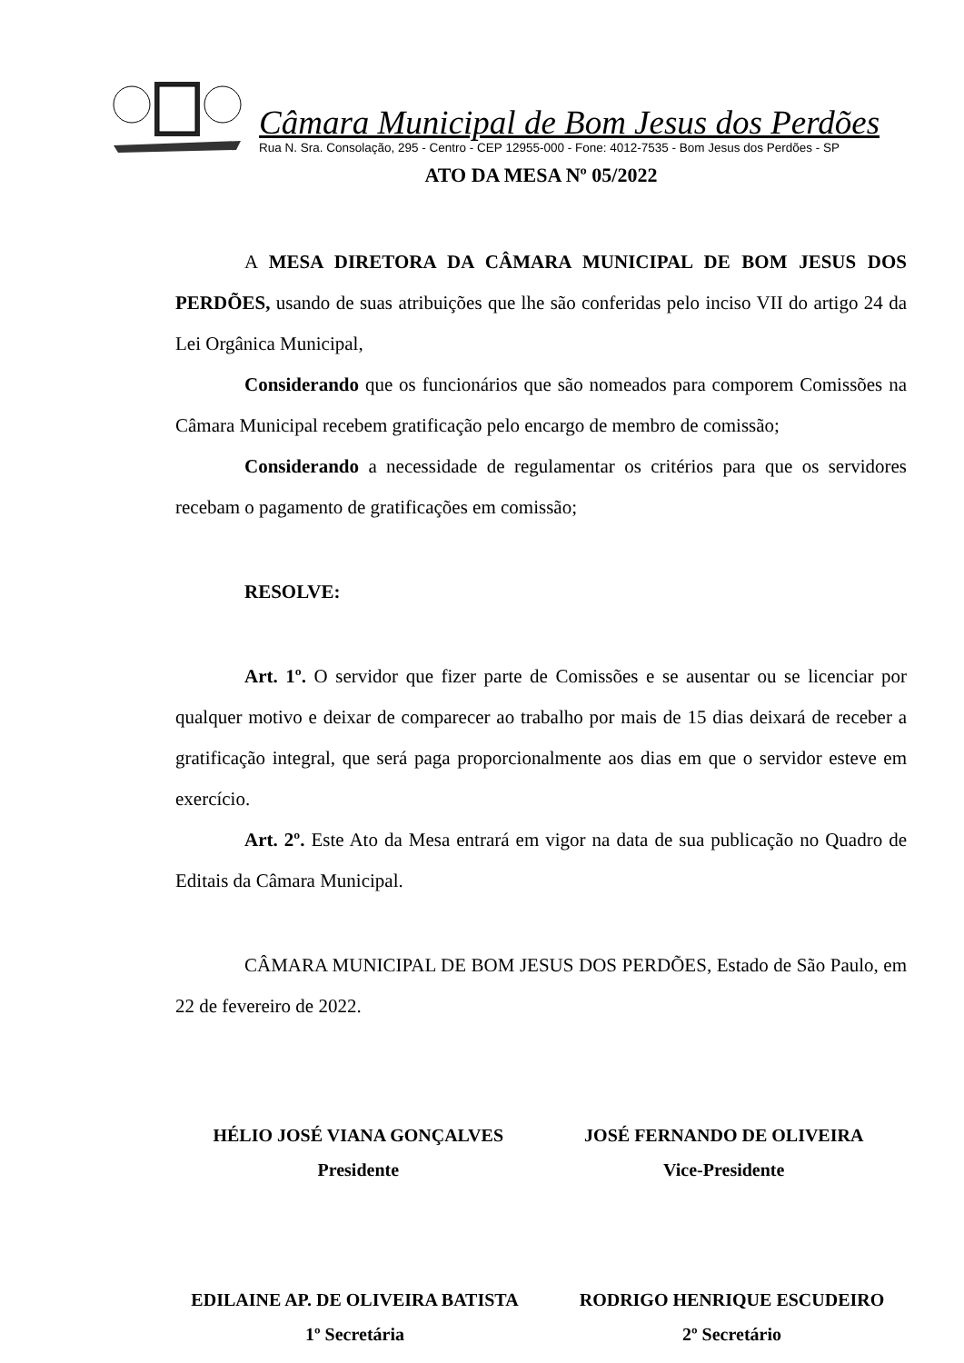Câmara Municipal de Bom Jesus dos Perdões
Rua N. Sra. Consolação, 295 - Centro - CEP 12955-000 - Fone: 4012-7535 - Bom Jesus dos Perdões - SP
ATO DA MESA Nº 05/2022
A MESA DIRETORA DA CÂMARA MUNICIPAL DE BOM JESUS DOS PERDÕES, usando de suas atribuições que lhe são conferidas pelo inciso VII do artigo 24 da Lei Orgânica Municipal,
Considerando que os funcionários que são nomeados para comporem Comissões na Câmara Municipal recebem gratificação pelo encargo de membro de comissão;
Considerando a necessidade de regulamentar os critérios para que os servidores recebam o pagamento de gratificações em comissão;
RESOLVE:
Art. 1º. O servidor que fizer parte de Comissões e se ausentar ou se licenciar por qualquer motivo e deixar de comparecer ao trabalho por mais de 15 dias deixará de receber a gratificação integral, que será paga proporcionalmente aos dias em que o servidor esteve em exercício.
Art. 2º. Este Ato da Mesa entrará em vigor na data de sua publicação no Quadro de Editais da Câmara Municipal.
CÂMARA MUNICIPAL DE BOM JESUS DOS PERDÕES, Estado de São Paulo, em 22 de fevereiro de 2022.
HÉLIO JOSÉ VIANA GONÇALVES
Presidente
JOSÉ FERNANDO DE OLIVEIRA
Vice-Presidente
EDILAINE AP. DE OLIVEIRA BATISTA
1º Secretária
RODRIGO HENRIQUE ESCUDEIRO
2º Secretário